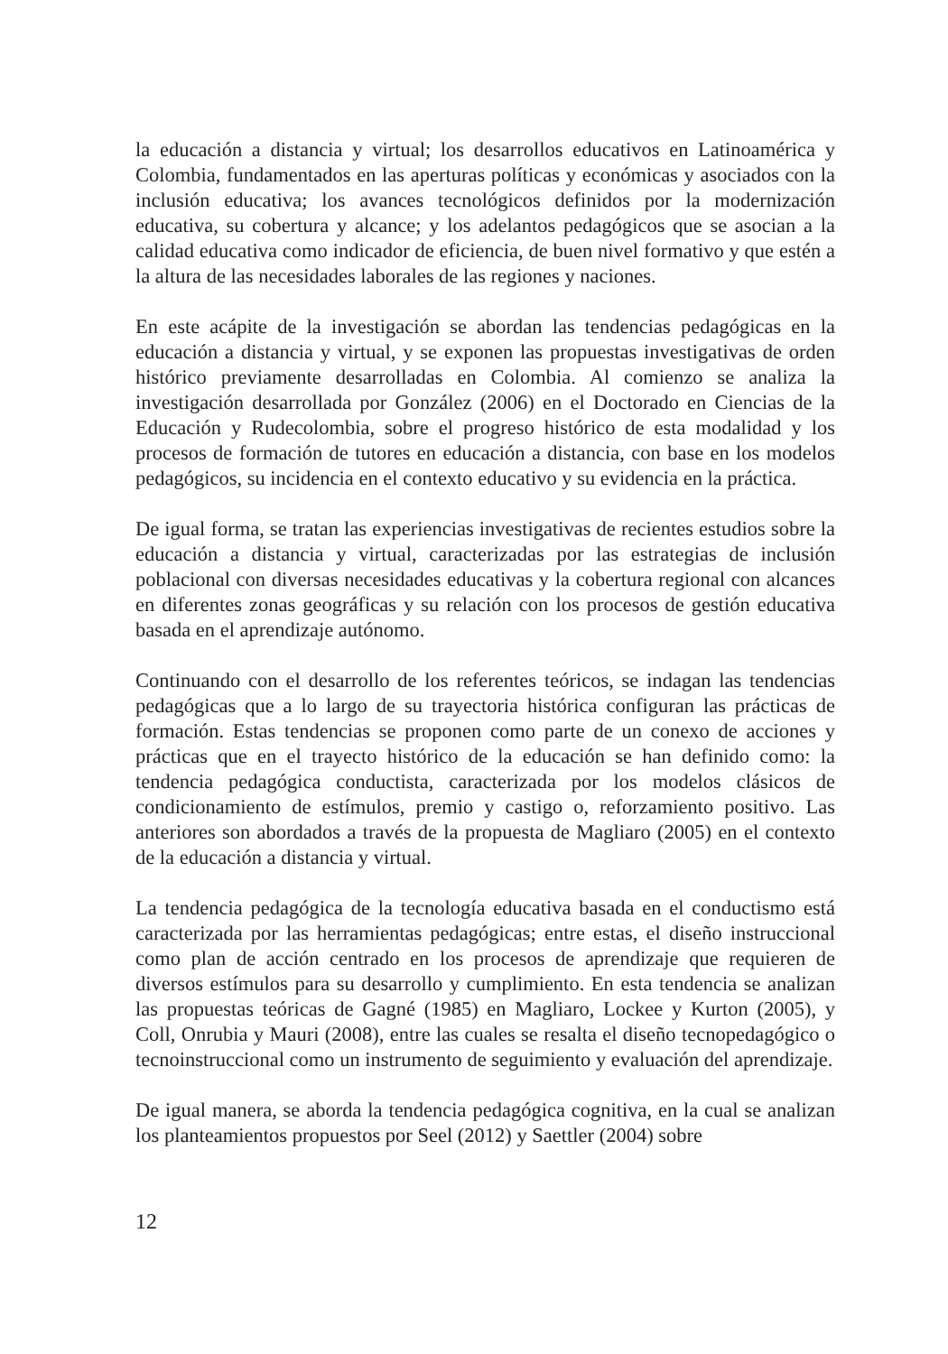la educación a distancia y virtual; los desarrollos educativos en Latinoamérica y Colombia, fundamentados en las aperturas políticas y económicas y asociados con la inclusión educativa; los avances tecnológicos definidos por la modernización educativa, su cobertura y alcance; y los adelantos pedagógicos que se asocian a la calidad educativa como indicador de eficiencia, de buen nivel formativo y que estén a la altura de las necesidades laborales de las regiones y naciones.
En este acápite de la investigación se abordan las tendencias pedagógicas en la educación a distancia y virtual, y se exponen las propuestas investigativas de orden histórico previamente desarrolladas en Colombia. Al comienzo se analiza la investigación desarrollada por González (2006) en el Doctorado en Ciencias de la Educación y Rudecolombia, sobre el progreso histórico de esta modalidad y los procesos de formación de tutores en educación a distancia, con base en los modelos pedagógicos, su incidencia en el contexto educativo y su evidencia en la práctica.
De igual forma, se tratan las experiencias investigativas de recientes estudios sobre la educación a distancia y virtual, caracterizadas por las estrategias de inclusión poblacional con diversas necesidades educativas y la cobertura regional con alcances en diferentes zonas geográficas y su relación con los procesos de gestión educativa basada en el aprendizaje autónomo.
Continuando con el desarrollo de los referentes teóricos, se indagan las tendencias pedagógicas que a lo largo de su trayectoria histórica configuran las prácticas de formación. Estas tendencias se proponen como parte de un conexo de acciones y prácticas que en el trayecto histórico de la educación se han definido como: la tendencia pedagógica conductista, caracterizada por los modelos clásicos de condicionamiento de estímulos, premio y castigo o, reforzamiento positivo. Las anteriores son abordados a través de la propuesta de Magliaro (2005) en el contexto de la educación a distancia y virtual.
La tendencia pedagógica de la tecnología educativa basada en el conductismo está caracterizada por las herramientas pedagógicas; entre estas, el diseño instruccional como plan de acción centrado en los procesos de aprendizaje que requieren de diversos estímulos para su desarrollo y cumplimiento. En esta tendencia se analizan las propuestas teóricas de Gagné (1985) en Magliaro, Lockee y Kurton (2005), y Coll, Onrubia y Mauri (2008), entre las cuales se resalta el diseño tecnopedagógico o tecnoinstruccional como un instrumento de seguimiento y evaluación del aprendizaje.
De igual manera, se aborda la tendencia pedagógica cognitiva, en la cual se analizan los planteamientos propuestos por Seel (2012) y Saettler (2004) sobre
12